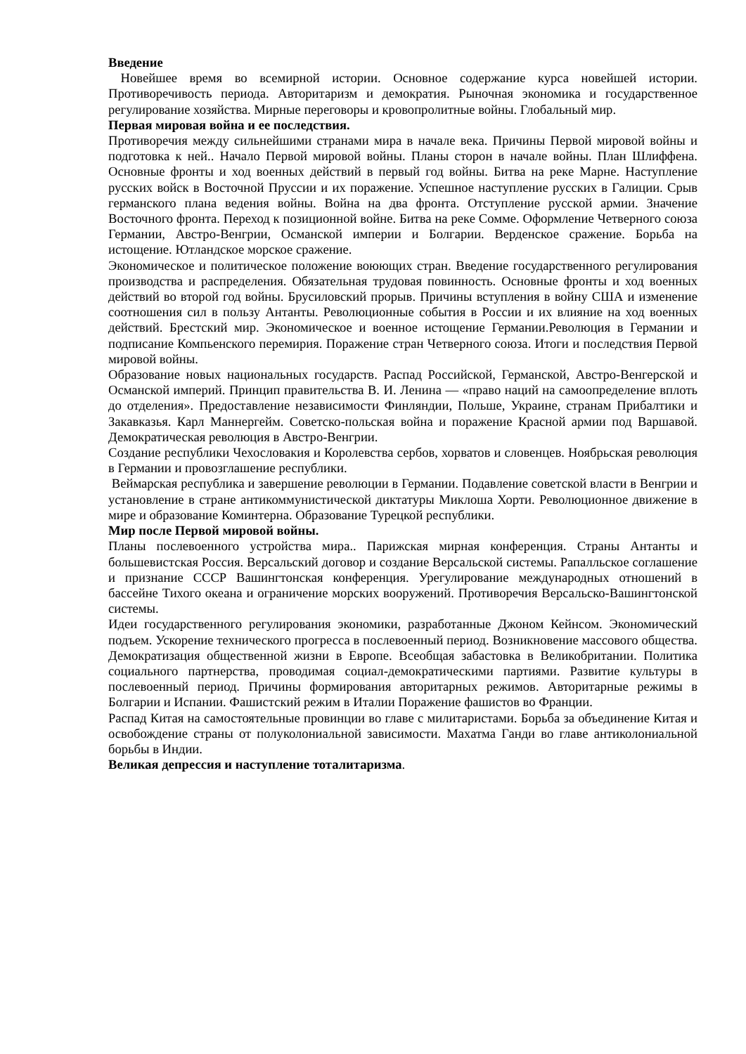Введение
Новейшее время во всемирной истории. Основное содержание курса новейшей истории. Противоречивость периода. Авторитаризм и демократия. Рыночная экономика и государственное регулирование хозяйства. Мирные переговоры и кровопролитные войны. Глобальный мир.
Первая мировая война и ее последствия.
Противоречия между сильнейшими странами мира в начале века. Причины Первой мировой войны и подготовка к ней.. Начало Первой мировой войны. Планы сторон в начале войны. План Шлиффена. Основные фронты и ход военных действий в первый год войны. Битва на реке Марне. Наступление русских войск в Восточной Пруссии и их поражение. Успешное наступление русских в Галиции. Срыв германского плана ведения войны. Война на два фронта. Отступление русской армии. Значение Восточного фронта. Переход к позиционной войне. Битва на реке Сомме. Оформление Четверного союза Германии, Австро-Венгрии, Османской империи и Болгарии. Верденское сражение. Борьба на истощение. Ютландское морское сражение.
Экономическое и политическое положение воюющих стран. Введение государственного регулирования производства и распределения. Обязательная трудовая повинность. Основные фронты и ход военных действий во второй год войны. Брусиловский прорыв. Причины вступления в войну США и изменение соотношения сил в пользу Антанты. Революционные события в России и их влияние на ход военных действий. Брестский мир. Экономическое и военное истощение Германии.Революция в Германии и подписание Компьенского перемирия. Поражение стран Четверного союза. Итоги и последствия Первой мировой войны.
Образование новых национальных государств. Распад Российской, Германской, Австро-Венгерской и Османской империй. Принцип правительства В. И. Ленина — «право наций на самоопределение вплоть до отделения». Предоставление независимости Финляндии, Польше, Украине, странам Прибалтики и Закавказья. Карл Маннергейм. Советско-польская война и поражение Красной армии под Варшавой. Демократическая революция в Австро-Венгрии.
Создание республики Чехословакия и Королевства сербов, хорватов и словенцев. Ноябрьская революция в Германии и провозглашение республики.
Веймарская республика и завершение революции в Германии. Подавление советской власти в Венгрии и установление в стране антикоммунистической диктатуры Миклоша Хорти. Революционное движение в мире и образование Коминтерна. Образование Турецкой республики.
Мир после Первой мировой войны.
Планы послевоенного устройства мира.. Парижская мирная конференция. Страны Антанты и большевистская Россия. Версальский договор и создание Версальской системы. Рапалльское соглашение и признание СССР Вашингтонская конференция. Урегулирование международных отношений в бассейне Тихого океана и ограничение морских вооружений. Противоречия Версальско-Вашингтонской системы.
Идеи государственного регулирования экономики, разработанные Джоном Кейнсом. Экономический подъем. Ускорение технического прогресса в послевоенный период. Возникновение массового общества. Демократизация общественной жизни в Европе. Всеобщая забастовка в Великобритании. Политика социального партнерства, проводимая социал-демократическими партиями. Развитие культуры в послевоенный период. Причины формирования авторитарных режимов. Авторитарные режимы в Болгарии и Испании. Фашистский режим в Италии Поражение фашистов во Франции.
Распад Китая на самостоятельные провинции во главе с милитаристами. Борьба за объединение Китая и освобождение страны от полуколониальной зависимости. Махатма Ганди во главе антиколониальной борьбы в Индии.
Великая депрессия и наступление тоталитаризма.